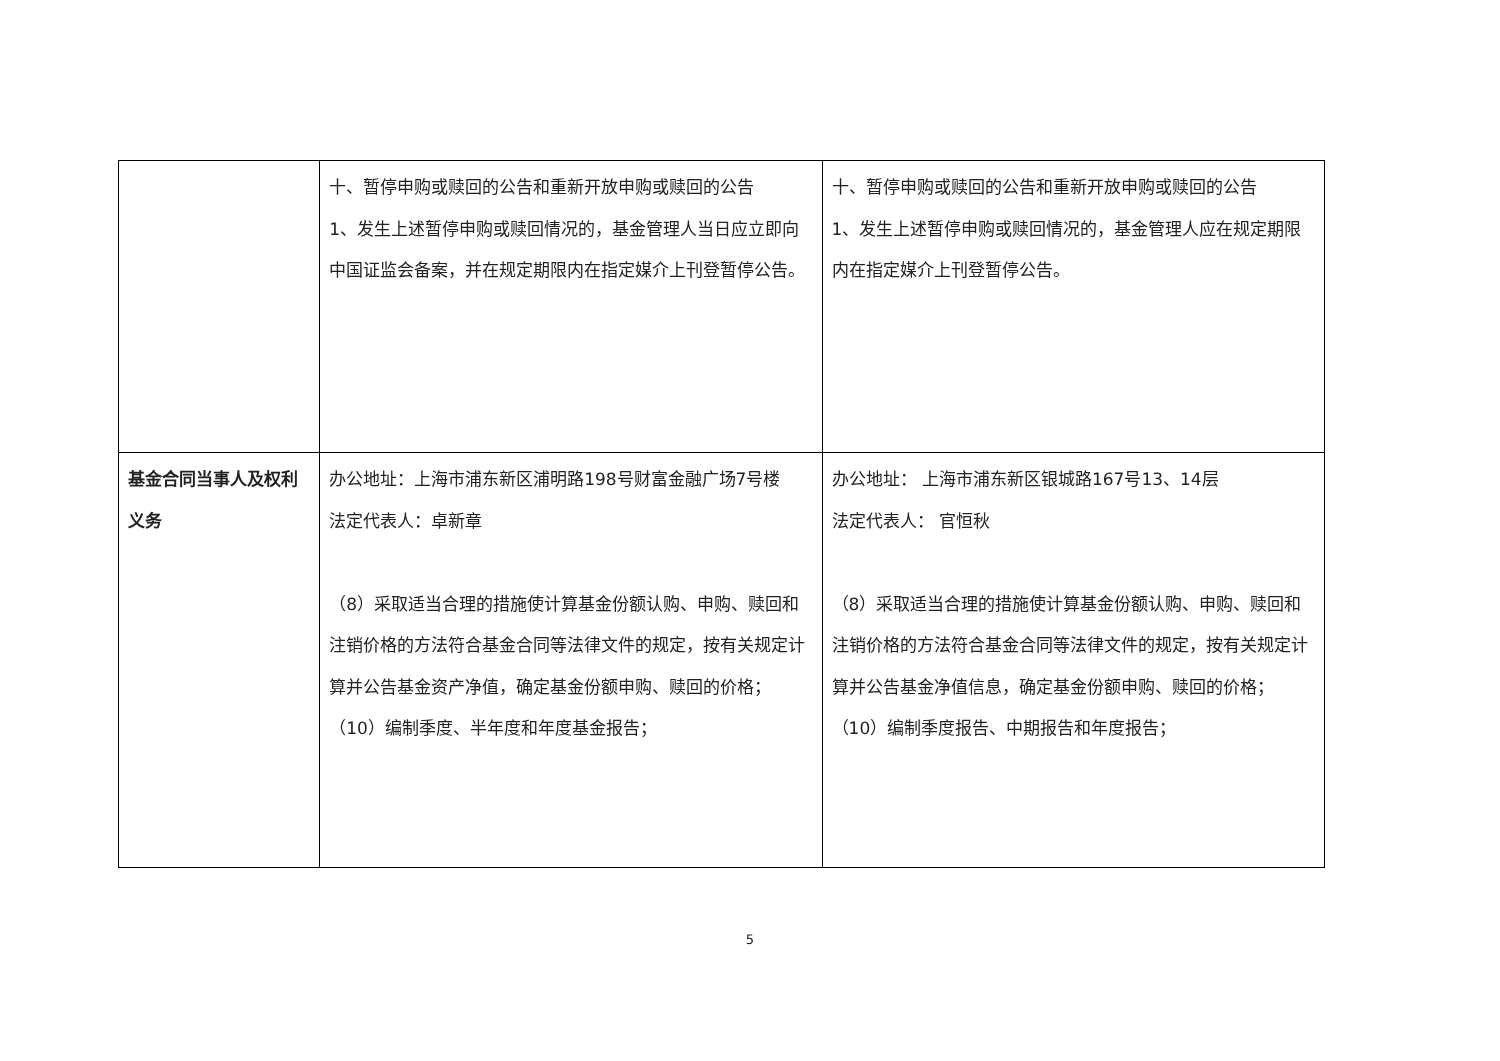| | 十、暂停申购或赎回的公告和重新开放申购或赎回的公告 1、发生上述暂停申购或赎回情况的，基金管理人当日应立即向中国证监会备案，并在规定期限内在指定媒介上刊登暂停公告。 | 十、暂停申购或赎回的公告和重新开放申购或赎回的公告 1、发生上述暂停申购或赎回情况的，基金管理人应在规定期限内在指定媒介上刊登暂停公告。 |
| 基金合同当事人及权利义务 | 办公地址：上海市浦东新区浦明路198号财富金融广场7号楼 法定代表人：卓新章 （8）采取适当合理的措施使计算基金份额认购、申购、赎回和注销价格的方法符合基金合同等法律文件的规定，按有关规定计算并公告基金资产净值，确定基金份额申购、赎回的价格； （10）编制季度、半年度和年度基金报告； | 办公地址： 上海市浦东新区银城路167号13、14层 法定代表人： 官恒秋 （8）采取适当合理的措施使计算基金份额认购、申购、赎回和注销价格的方法符合基金合同等法律文件的规定，按有关规定计算并公告基金净值信息，确定基金份额申购、赎回的价格； （10）编制季度报告、中期报告和年度报告； |
5